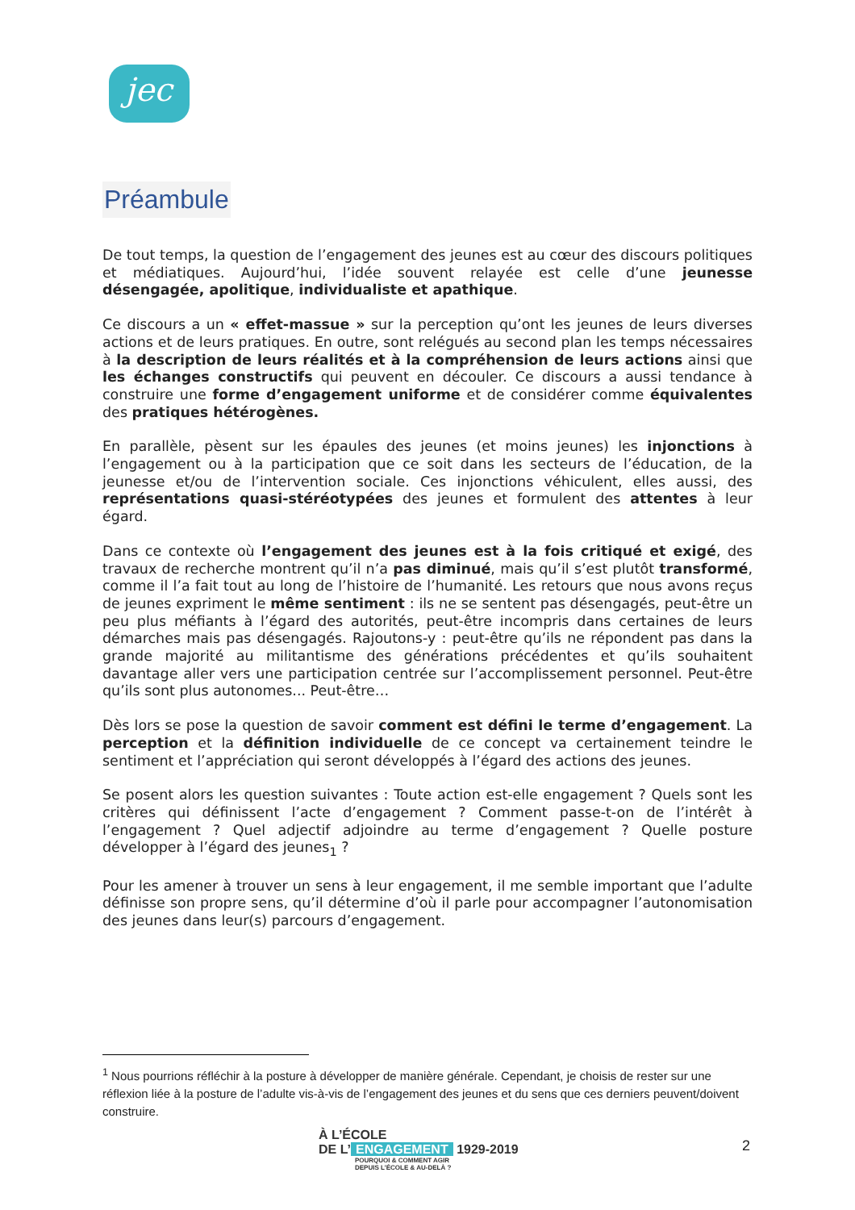jec
Préambule
De tout temps, la question de l’engagement des jeunes est au cœur des discours politiques et médiatiques. Aujourd’hui, l’idée souvent relayée est celle d’une jeunesse désengagée, apolitique, individualiste et apathique.
Ce discours a un « effet-massue » sur la perception qu’ont les jeunes de leurs diverses actions et de leurs pratiques. En outre, sont relégués au second plan les temps nécessaires à la description de leurs réalités et à la compréhension de leurs actions ainsi que les échanges constructifs qui peuvent en découler. Ce discours a aussi tendance à construire une forme d’engagement uniforme et de considérer comme équivalentes des pratiques hétérogènes.
En parallèle, pèsent sur les épaules des jeunes (et moins jeunes) les injonctions à l’engagement ou à la participation que ce soit dans les secteurs de l’éducation, de la jeunesse et/ou de l’intervention sociale. Ces injonctions véhiculent, elles aussi, des représentations quasi-stéréotypées des jeunes et formulent des attentes à leur égard.
Dans ce contexte où l’engagement des jeunes est à la fois critiqué et exigé, des travaux de recherche montrent qu’il n’a pas diminué, mais qu’il s’est plutôt transformé, comme il l’a fait tout au long de l’histoire de l’humanité. Les retours que nous avons reçus de jeunes expriment le même sentiment : ils ne se sentent pas désengagés, peut-être un peu plus méfiants à l’égard des autorités, peut-être incompris dans certaines de leurs démarches mais pas désengagés. Rajoutons-y : peut-être qu’ils ne répondent pas dans la grande majorité au militantisme des générations précédentes et qu’ils souhaitent davantage aller vers une participation centrée sur l’accomplissement personnel. Peut-être qu’ils sont plus autonomes... Peut-être…
Dès lors se pose la question de savoir comment est défini le terme d’engagement. La perception et la définition individuelle de ce concept va certainement teindre le sentiment et l’appréciation qui seront développés à l’égard des actions des jeunes.
Se posent alors les question suivantes : Toute action est-elle engagement ? Quels sont les critères qui définissent l’acte d’engagement ? Comment passe-t-on de l’intérêt à l’engagement ? Quel adjectif adjoindre au terme d’engagement ? Quelle posture développer à l’égard des jeunes<sub>1</sub> ?
Pour les amener à trouver un sens à leur engagement, il me semble important que l’adulte définisse son propre sens, qu’il détermine d’où il parle pour accompagner l’autonomisation des jeunes dans leur(s) parcours d’engagement.
<sup>1</sup> Nous pourrions réfléchir à la posture à développer de manière générale. Cependant, je choisis de rester sur une réflexion liée à la posture de l’adulte vis-à-vis de l’engagement des jeunes et du sens que ces derniers peuvent/doivent construire.
À L’ÉCOLE
DE L’ ENGAGEMENT 1929-2019
POURQUOI & COMMENT AGIR
DEPUIS L’ÉCOLE & AU-DELÀ ?
2